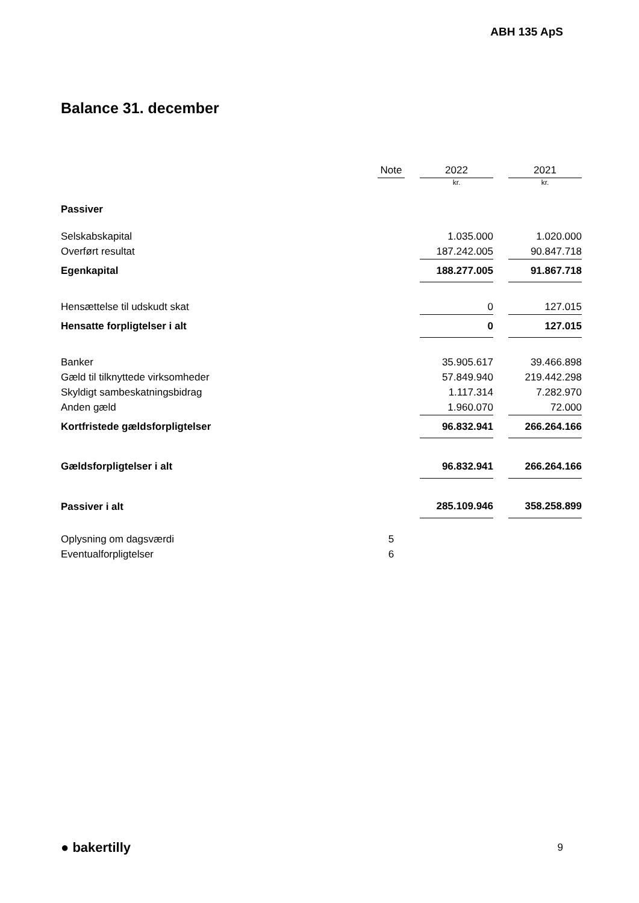ABH 135 ApS
Balance 31. december
| | Note | | 2022 | | 2021 |
| --- | --- | --- | --- | --- | --- |
| | | | kr. | | kr. |
| Passiver | | | | | |
| Selskabskapital | | | 1.035.000 | | 1.020.000 |
| Overført resultat | | | 187.242.005 | | 90.847.718 |
| Egenkapital | | | 188.277.005 | | 91.867.718 |
| Hensættelse til udskudt skat | | | 0 | | 127.015 |
| Hensatte forpligtelser i alt | | | 0 | | 127.015 |
| Banker | | | 35.905.617 | | 39.466.898 |
| Gæld til tilknyttede virksomheder | | | 57.849.940 | | 219.442.298 |
| Skyldigt sambeskatningsbidrag | | | 1.117.314 | | 7.282.970 |
| Anden gæld | | | 1.960.070 | | 72.000 |
| Kortfristede gældsforpligtelser | | | 96.832.941 | | 266.264.166 |
| Gældsforpligtelser i alt | | | 96.832.941 | | 266.264.166 |
| Passiver i alt | | | 285.109.946 | | 358.258.899 |
| Oplysning om dagsværdi | 5 | | | | |
| Eventualforpligtelser | 6 | | | | |
● bakertilly 9